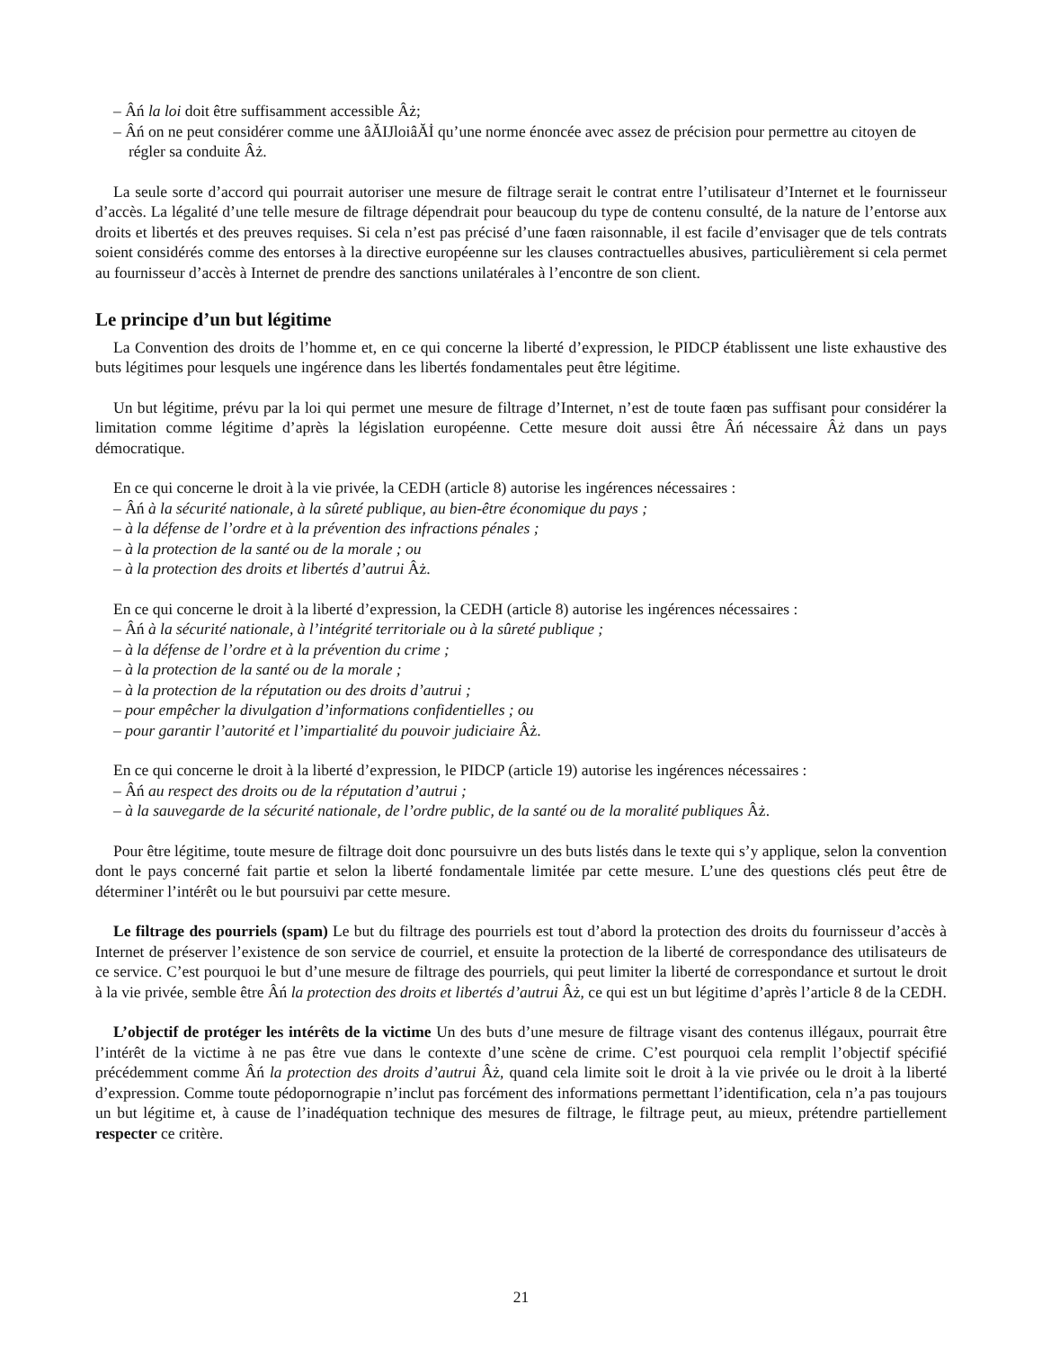– Âń la loi doit être suffisamment accessible Âż;
– Âń on ne peut considérer comme une âĂIJloiâĂİ qu’une norme énoncée avec assez de précision pour permettre au citoyen de régler sa conduite Âż.
La seule sorte d’accord qui pourrait autoriser une mesure de filtrage serait le contrat entre l’utilisateur d’Internet et le fournisseur d’accès. La légalité d’une telle mesure de filtrage dépendrait pour beaucoup du type de contenu consulté, de la nature de l’entorse aux droits et libertés et des preuves requises. Si cela n’est pas précisé d’une faœn raisonnable, il est facile d’envisager que de tels contrats soient considérés comme des entorses à la directive européenne sur les clauses contractuelles abusives, particulièrement si cela permet au fournisseur d’accès à Internet de prendre des sanctions unilatérales à l’encontre de son client.
Le principe d’un but légitime
La Convention des droits de l’homme et, en ce qui concerne la liberté d’expression, le PIDCP établissent une liste exhaustive des buts légitimes pour lesquels une ingérence dans les libertés fondamentales peut être légitime.
Un but légitime, prévu par la loi qui permet une mesure de filtrage d’Internet, n’est de toute faœn pas suffisant pour considérer la limitation comme légitime d’après la législation européenne. Cette mesure doit aussi être Âń nécessaire Âż dans un pays démocratique.
En ce qui concerne le droit à la vie privée, la CEDH (article 8) autorise les ingérences nécessaires :
– Âń à la sécurité nationale, à la sûreté publique, au bien-être économique du pays ;
– à la défense de l’ordre et à la prévention des infractions pénales ;
– à la protection de la santé ou de la morale ; ou
– à la protection des droits et libertés d’autrui Âż.
En ce qui concerne le droit à la liberté d’expression, la CEDH (article 8) autorise les ingérences nécessaires :
– Âń à la sécurité nationale, à l’intégrité territoriale ou à la sûreté publique ;
– à la défense de l’ordre et à la prévention du crime ;
– à la protection de la santé ou de la morale ;
– à la protection de la réputation ou des droits d’autrui ;
– pour empêcher la divulgation d’informations confidentielles ; ou
– pour garantir l’autorité et l’impartialité du pouvoir judiciaire Âż.
En ce qui concerne le droit à la liberté d’expression, le PIDCP (article 19) autorise les ingérences nécessaires :
– Âń au respect des droits ou de la réputation d’autrui ;
– à la sauvegarde de la sécurité nationale, de l’ordre public, de la santé ou de la moralité publiques Âż.
Pour être légitime, toute mesure de filtrage doit donc poursuivre un des buts listés dans le texte qui s’y applique, selon la convention dont le pays concerné fait partie et selon la liberté fondamentale limitée par cette mesure. L’une des questions clés peut être de déterminer l’intérêt ou le but poursuivi par cette mesure.
Le filtrage des pourriels (spam) Le but du filtrage des pourriels est tout d’abord la protection des droits du fournisseur d’accès à Internet de préserver l’existence de son service de courriel, et ensuite la protection de la liberté de correspondance des utilisateurs de ce service. C’est pourquoi le but d’une mesure de filtrage des pourriels, qui peut limiter la liberté de correspondance et surtout le droit à la vie privée, semble être Âń la protection des droits et libertés d’autrui Âż, ce qui est un but légitime d’après l’article 8 de la CEDH.
L’objectif de protéger les intérêts de la victime Un des buts d’une mesure de filtrage visant des contenus illégaux, pourrait être l’intérêt de la victime à ne pas être vue dans le contexte d’une scène de crime. C’est pourquoi cela remplit l’objectif spécifié précédemment comme Âń la protection des droits d’autrui Âż, quand cela limite soit le droit à la vie privée ou le droit à la liberté d’expression. Comme toute pédopornograpie n’inclut pas forcément des informations permettant l’identification, cela n’a pas toujours un but légitime et, à cause de l’inadéquation technique des mesures de filtrage, le filtrage peut, au mieux, prétendre partiellement respecter ce critère.
21